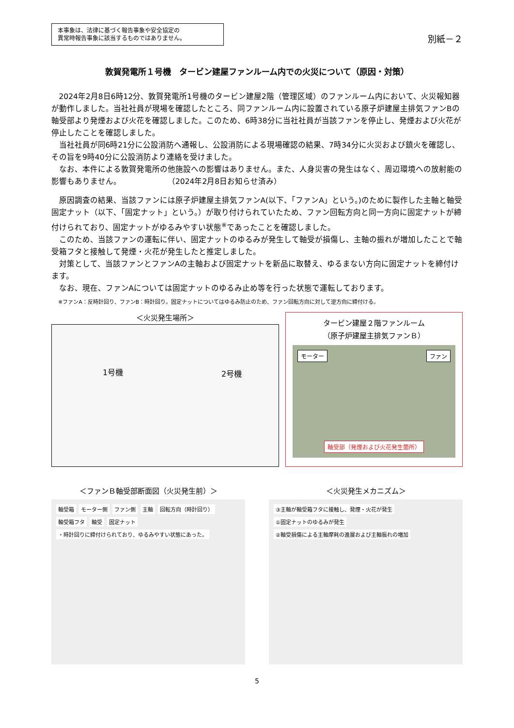本事象は、法律に基づく報告事象や安全協定の
異常時報告事象に該当するものではありません。
別紙－２
敦賀発電所１号機　タービン建屋ファンルーム内での火災について（原因・対策）
2024年2月8日6時12分、敦賀発電所1号機のタービン建屋2階（管理区域）のファンルーム内において、火災報知器が動作しました。当社社員が現場を確認したところ、同ファンルーム内に設置されている原子炉建屋主排気ファンBの軸受部より発煙および火花を確認しました。このため、6時38分に当社社員が当該ファンを停止し、発煙および火花が停止したことを確認しました。
当社社員が同6時21分に公設消防へ通報し、公設消防による現場確認の結果、7時34分に火災および鎮火を確認し、その旨を9時40分に公設消防より連絡を受けました。
なお、本件による敦賀発電所の他施設への影響はありません。また、人身災害の発生はなく、周辺環境への放射能の影響もありません。　　　　　　　（2024年2月8日お知らせ済み）
原因調査の結果、当該ファンには原子炉建屋主排気ファンA(以下、「ファンA」という。)のために製作した主軸と軸受固定ナット（以下、「固定ナット」という。）が取り付けられていたため、ファン回転方向と同一方向に固定ナットが締付けられており、固定ナットがゆるみやすい状態<sup>※</sup>であったことを確認しました。
このため、当該ファンの運転に伴い、固定ナットのゆるみが発生して軸受が損傷し、主軸の振れが増加したことで軸受箱フタと接触して発煙・火花が発生したと推定しました。
対策として、当該ファンとファンAの主軸および固定ナットを新品に取替え、ゆるまない方向に固定ナットを締付けます。
なお、現在、ファンAについては固定ナットのゆるみ止め等を行った状態で運転しております。
※ファンA：反時計回り、ファンB：時計回り。固定ナットについてはゆるみ防止のため、ファン回転方向に対して逆方向に締付ける。
＜火災発生場所＞
1号機 2号機
タービン建屋２階ファンルーム
（原子炉建屋主排気ファンＢ）
モーター ファン
軸受部（発煙および火花発生箇所）
＜ファンＢ軸受部断面図（火災発生前）＞
軸受箱 モーター側 ファン側 主軸 回転方向（時計回り） 軸受箱フタ 軸受 固定ナット ・時計回りに締付けられており、ゆるみやすい状態にあった。
＜火災発生メカニズム＞
③主軸が軸受箱フタに接触し、発煙・火花が発生 ①固定ナットのゆるみが発生 ②軸受損傷による主軸摩耗の進展および主軸振れの増加
5